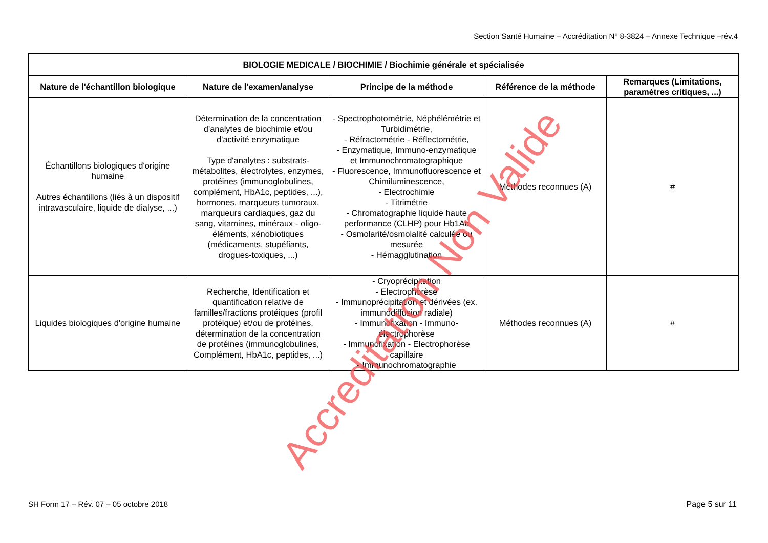Section Santé Humaine – Accréditation N° 8-3824 – Annexe Technique –rév.4
| BIOLOGIE MEDICALE / BIOCHIMIE / Biochimie générale et spécialisée | | | | |
| --- | --- | --- | --- | --- |
| Nature de l'échantillon biologique | Nature de l'examen/analyse | Principe de la méthode | Référence de la méthode | Remarques (Limitations, paramètres critiques, ...) |
| Échantillons biologiques d'origine humaine Autres échantillons (liés à un dispositif intravasculaire, liquide de dialyse, ...) | Détermination de la concentration d'analytes de biochimie et/ou d'activité enzymatique Type d'analytes : substrats-métabolites, électrolytes, enzymes, protéines (immunoglobulines, complément, HbA1c, peptides, ...), hormones, marqueurs tumoraux, marqueurs cardiaques, gaz du sang, vitamines, minéraux - oligo-éléments, xénobiotiques (médicaments, stupéfiants, drogues-toxiques, ...) | - Spectrophotométrie, Néphélémétrie et Turbidimétrie, - Réfractométrie - Réflectométrie, - Enzymatique, Immuno-enzymatique et Immunochromatographique - Fluorescence, Immunofluorescence et Chimiluminescence, - Electrochimie - Titrimétrie - Chromatographie liquide haute performance (CLHP) pour Hb1Ac - Osmolarité/osmolalité calculée ou mesurée - Hémagglutination | Méthodes reconnues (A) | # |
| Liquides biologiques d'origine humaine | Recherche, Identification et quantification relative de familles/fractions protéiques (profil protéique) et/ou de protéines, détermination de la concentration de protéines (immunoglobulines, Complément, HbA1c, peptides, ...) | - Cryoprécipitation - Electrophorèse - Immunoprécipitation et dérivées (ex. immunodiffusion radiale) - Immunofixation - Immuno-électrophorèse - Immunofixation - Electrophorèse capillaire - Immunochromatographie | Méthodes reconnues (A) | # |
Accreditation Non Valide
SH Form 17 – Rév. 07 – 05 octobre 2018
Page 5 sur 11